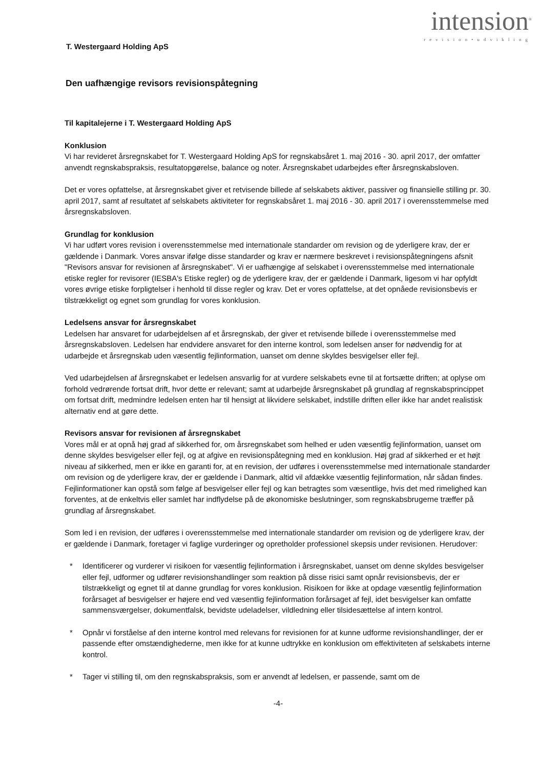intension<sup>®</sup>
revision•udvikling
T. Westergaard Holding ApS
Den uafhængige revisors revisionspåtegning
Til kapitalejerne i T. Westergaard Holding ApS
Konklusion
Vi har revideret årsregnskabet for T. Westergaard Holding ApS for regnskabsåret 1. maj 2016 - 30. april 2017, der omfatter anvendt regnskabspraksis, resultatopgørelse, balance og noter. Årsregnskabet udarbejdes efter årsregnskabsloven.
Det er vores opfattelse, at årsregnskabet giver et retvisende billede af selskabets aktiver, passiver og finansielle stilling pr. 30. april 2017, samt af resultatet af selskabets aktiviteter for regnskabsåret 1. maj 2016 - 30. april 2017 i overensstemmelse med årsregnskabsloven.
Grundlag for konklusion
Vi har udført vores revision i overensstemmelse med internationale standarder om revision og de yderligere krav, der er gældende i Danmark. Vores ansvar ifølge disse standarder og krav er nærmere beskrevet i revisionspåtegningens afsnit "Revisors ansvar for revisionen af årsregnskabet". Vi er uafhængige af selskabet i overensstemmelse med internationale etiske regler for revisorer (IESBA's Etiske regler) og de yderligere krav, der er gældende i Danmark, ligesom vi har opfyldt vores øvrige etiske forpligtelser i henhold til disse regler og krav. Det er vores opfattelse, at det opnåede revisionsbevis er tilstrækkeligt og egnet som grundlag for vores konklusion.
Ledelsens ansvar for årsregnskabet
Ledelsen har ansvaret for udarbejdelsen af et årsregnskab, der giver et retvisende billede i overensstemmelse med årsregnskabsloven. Ledelsen har endvidere ansvaret for den interne kontrol, som ledelsen anser for nødvendig for at udarbejde et årsregnskab uden væsentlig fejlinformation, uanset om denne skyldes besvigelser eller fejl.
Ved udarbejdelsen af årsregnskabet er ledelsen ansvarlig for at vurdere selskabets evne til at fortsætte driften; at oplyse om forhold vedrørende fortsat drift, hvor dette er relevant; samt at udarbejde årsregnskabet på grundlag af regnskabsprincippet om fortsat drift, medmindre ledelsen enten har til hensigt at likvidere selskabet, indstille driften eller ikke har andet realistisk alternativ end at gøre dette.
Revisors ansvar for revisionen af årsregnskabet
Vores mål er at opnå høj grad af sikkerhed for, om årsregnskabet som helhed er uden væsentlig fejlinformation, uanset om denne skyldes besvigelser eller fejl, og at afgive en revisionspåtegning med en konklusion. Høj grad af sikkerhed er et højt niveau af sikkerhed, men er ikke en garanti for, at en revision, der udføres i overensstemmelse med internationale standarder om revision og de yderligere krav, der er gældende i Danmark, altid vil afdække væsentlig fejlinformation, når sådan findes. Fejlinformationer kan opstå som følge af besvigelser eller fejl og kan betragtes som væsentlige, hvis det med rimelighed kan forventes, at de enkeltvis eller samlet har indflydelse på de økonomiske beslutninger, som regnskabsbrugerne træffer på grundlag af årsregnskabet.
Som led i en revision, der udføres i overensstemmelse med internationale standarder om revision og de yderligere krav, der er gældende i Danmark, foretager vi faglige vurderinger og opretholder professionel skepsis under revisionen. Herudover:
* Identificerer og vurderer vi risikoen for væsentlig fejlinformation i årsregnskabet, uanset om denne skyldes besvigelser eller fejl, udformer og udfører revisionshandlinger som reaktion på disse risici samt opnår revisionsbevis, der er tilstrækkeligt og egnet til at danne grundlag for vores konklusion. Risikoen for ikke at opdage væsentlig fejlinformation forårsaget af besvigelser er højere end ved væsentlig fejlinformation forårsaget af fejl, idet besvigelser kan omfatte sammensværgelser, dokumentfalsk, bevidste udeladelser, vildledning eller tilsidesættelse af intern kontrol.
* Opnår vi forståelse af den interne kontrol med relevans for revisionen for at kunne udforme revisionshandlinger, der er passende efter omstændighederne, men ikke for at kunne udtrykke en konklusion om effektiviteten af selskabets interne kontrol.
* Tager vi stilling til, om den regnskabspraksis, som er anvendt af ledelsen, er passende, samt om de
-4-